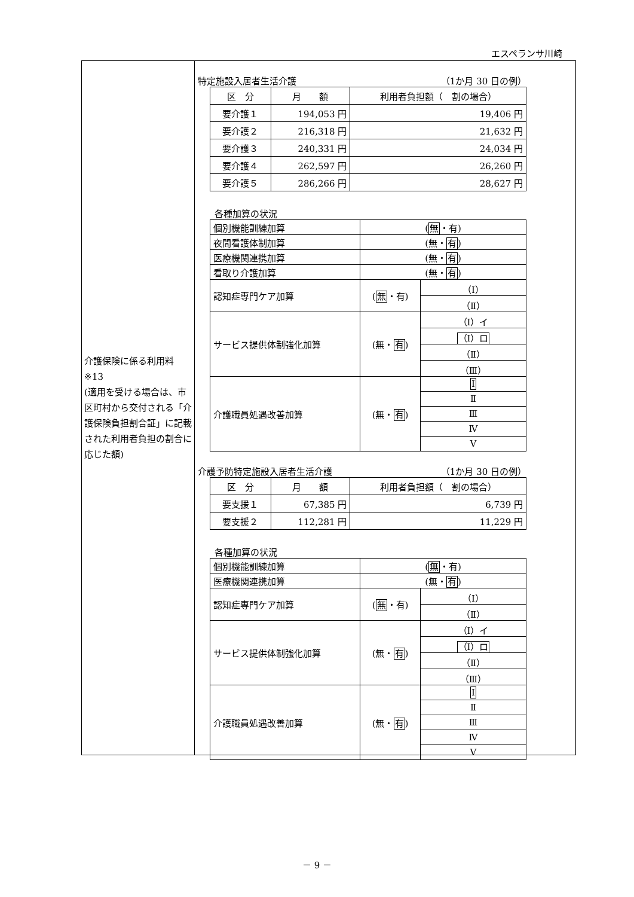エスペランサ川崎
介護保険に係る利用料
※13
(適用を受ける場合は、市区町村から交付される「介護保険負担割合証」に記載された利用者負担の割合に応じた額)
特定施設入居者生活介護 （1か月 30 日の例）
| 区 分 | 月 額 | 利用者負担額（ 割の場合） |
| --- | --- | --- |
| 要介護１ | 194,053 円 | 19,406 円 |
| 要介護２ | 216,318 円 | 21,632 円 |
| 要介護３ | 240,331 円 | 24,034 円 |
| 要介護４ | 262,597 円 | 26,260 円 |
| 要介護５ | 286,266 円 | 28,627 円 |
各種加算の状況
| 個別機能訓練加算 | ( 無 ・有) | |
| 夜間看護体制加算 | (無・ 有 ) | |
| 医療機関連携加算 | (無・ 有 ) | |
| 看取り介護加算 | (無・ 有 ) | |
| 認知症専門ケア加算 | ( 無 ・有) | （Ⅰ） |
| | | （Ⅱ） |
| サービス提供体制強化加算 | (無・ 有 ) | （Ⅰ）イ |
| | | （Ⅰ）ロ |
| | | （Ⅱ） |
| | | （Ⅲ） |
| 介護職員処遇改善加算 | (無・ 有 ) | Ⅰ |
| | | Ⅱ |
| | | Ⅲ |
| | | Ⅳ |
| | | Ⅴ |
介護予防特定施設入居者生活介護 （1か月 30 日の例）
| 区 分 | 月 額 | 利用者負担額（ 割の場合） |
| --- | --- | --- |
| 要支援１ | 67,385 円 | 6,739 円 |
| 要支援２ | 112,281 円 | 11,229 円 |
各種加算の状況
| 個別機能訓練加算 | ( 無 ・有) | |
| 医療機関連携加算 | (無・ 有 ) | |
| 認知症専門ケア加算 | ( 無 ・有) | （Ⅰ） |
| | | （Ⅱ） |
| サービス提供体制強化加算 | (無・ 有 ) | （Ⅰ）イ |
| | | （Ⅰ）ロ |
| | | （Ⅱ） |
| | | （Ⅲ） |
| 介護職員処遇改善加算 | (無・ 有 ) | Ⅰ |
| | | Ⅱ |
| | | Ⅲ |
| | | Ⅳ |
| | | Ⅴ |
－ 9 －